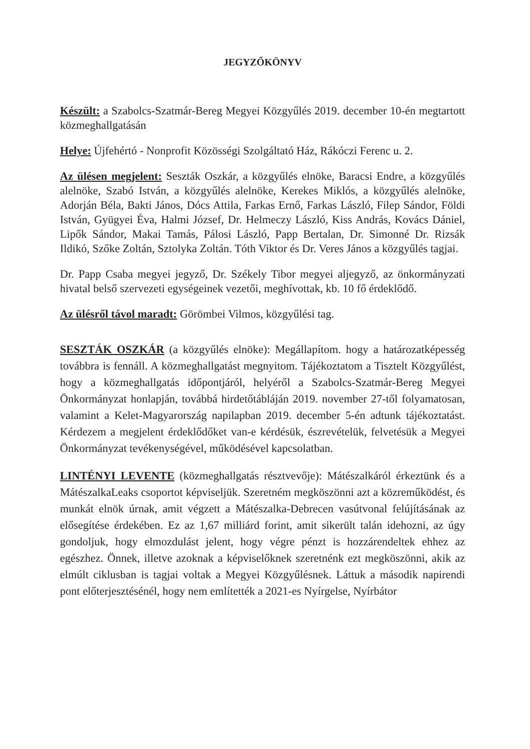JEGYZŐKÖNYV
Készült: a Szabolcs-Szatmár-Bereg Megyei Közgyűlés 2019. december 10-én megtartott közmeghallgatásán
Helye: Újfehértó - Nonprofit Közösségi Szolgáltató Ház, Rákóczi Ferenc u. 2.
Az ülésen megjelent: Seszták Oszkár, a közgyűlés elnöke, Baracsi Endre, a közgyűlés alelnöke, Szabó István, a közgyűlés alelnöke, Kerekes Miklós, a közgyűlés alelnöke, Adorján Béla, Bakti János, Dócs Attila, Farkas Ernő, Farkas László, Filep Sándor, Földi István, Gyügyei Éva, Halmi József, Dr. Helmeczy László, Kiss András, Kovács Dániel, Lipők Sándor, Makai Tamás, Pálosi László, Papp Bertalan, Dr. Simonné Dr. Rizsák Ildikó, Szőke Zoltán, Sztolyka Zoltán. Tóth Viktor és Dr. Veres János a közgyűlés tagjai.
Dr. Papp Csaba megyei jegyző, Dr. Székely Tibor megyei aljegyző, az önkormányzati hivatal belső szervezeti egységeinek vezetői, meghívottak, kb. 10 fő érdeklődő.
Az ülésről távol maradt: Görömbei Vilmos, közgyűlési tag.
SESZTÁK OSZKÁR (a közgyűlés elnöke): Megállapítom. hogy a határozatképesség továbbra is fennáll. A közmeghallgatást megnyitom. Tájékoztatom a Tisztelt Közgyűlést, hogy a közmeghallgatás időpontjáról, helyéről a Szabolcs-Szatmár-Bereg Megyei Önkormányzat honlapján, továbbá hirdetőtábláján 2019. november 27-től folyamatosan, valamint a Kelet-Magyarország napilapban 2019. december 5-én adtunk tájékoztatást. Kérdezem a megjelent érdeklődőket van-e kérdésük, észrevételük, felvetésük a Megyei Önkormányzat tevékenységével, működésével kapcsolatban.
LINTÉNYI LEVENTE (közmeghallgatás résztvevője): Mátészalkáról érkeztünk és a MátészalkaLeaks csoportot képviseljük. Szeretném megköszönni azt a közreműködést, és munkát elnök úrnak, amit végzett a Mátészalka-Debrecen vasútvonal felújításának az elősegítése érdekében. Ez az 1,67 milliárd forint, amit sikerült talán idehozni, az úgy gondoljuk, hogy elmozdulást jelent, hogy végre pénzt is hozzárendeltek ehhez az egészhez. Önnek, illetve azoknak a képviselőknek szeretnénk ezt megköszönni, akik az elmúlt ciklusban is tagjai voltak a Megyei Közgyűlésnek. Láttuk a második napirendi pont előterjesztésénél, hogy nem említették a 2021-es Nyírgelse, Nyírbátor